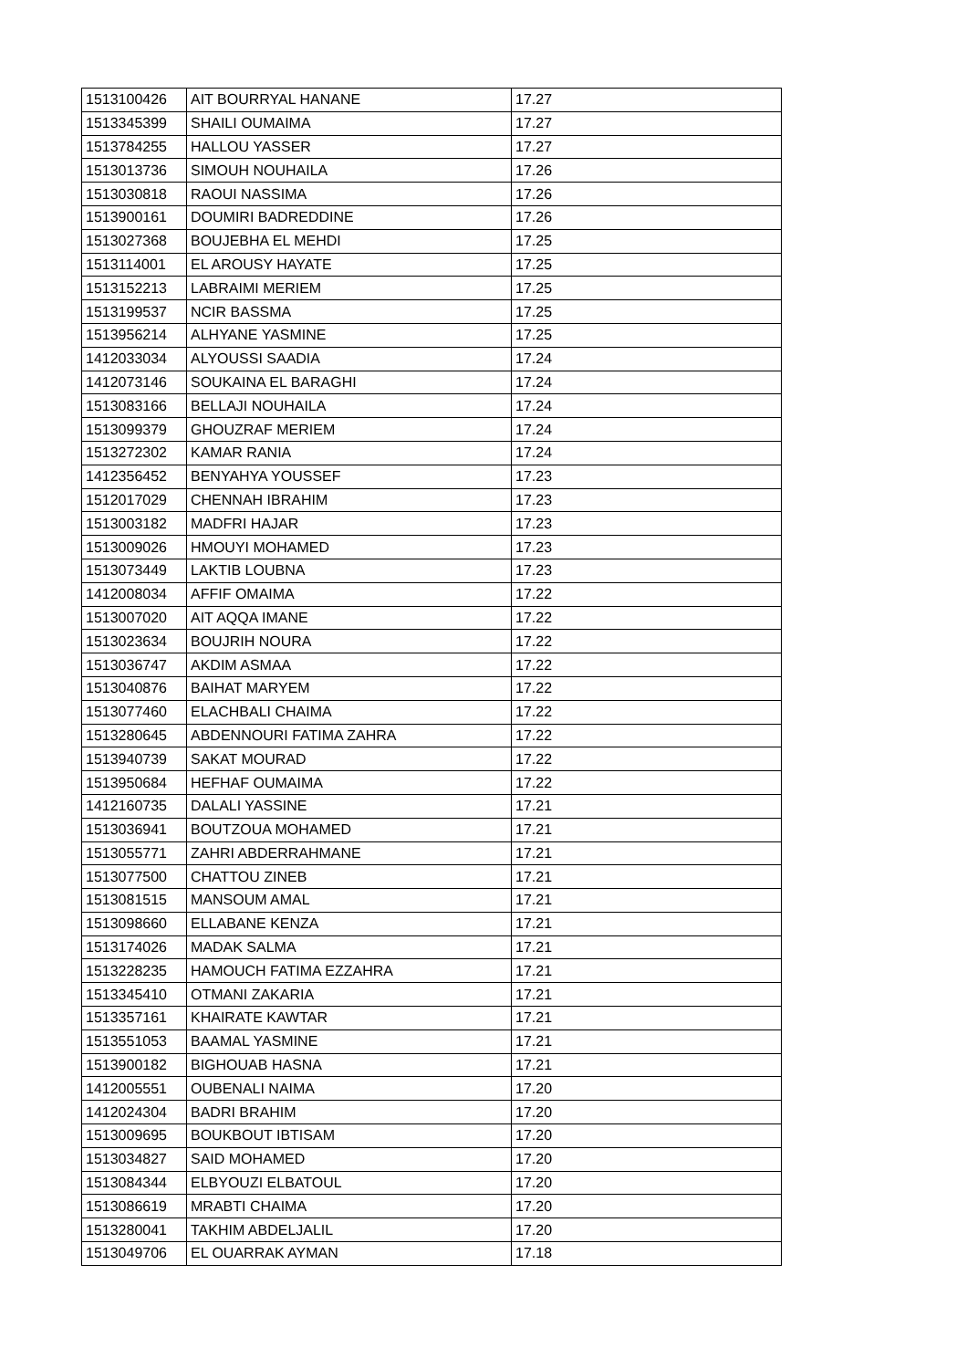| 1513100426 | AIT BOURRYAL HANANE | 17.27 |
| 1513345399 | SHAILI OUMAIMA | 17.27 |
| 1513784255 | HALLOU YASSER | 17.27 |
| 1513013736 | SIMOUH NOUHAILA | 17.26 |
| 1513030818 | RAOUI NASSIMA | 17.26 |
| 1513900161 | DOUMIRI BADREDDINE | 17.26 |
| 1513027368 | BOUJEBHA EL MEHDI | 17.25 |
| 1513114001 | EL AROUSY HAYATE | 17.25 |
| 1513152213 | LABRAIMI MERIEM | 17.25 |
| 1513199537 | NCIR BASSMA | 17.25 |
| 1513956214 | ALHYANE YASMINE | 17.25 |
| 1412033034 | ALYOUSSI SAADIA | 17.24 |
| 1412073146 | SOUKAINA EL BARAGHI | 17.24 |
| 1513083166 | BELLAJI NOUHAILA | 17.24 |
| 1513099379 | GHOUZRAF MERIEM | 17.24 |
| 1513272302 | KAMAR RANIA | 17.24 |
| 1412356452 | BENYAHYA YOUSSEF | 17.23 |
| 1512017029 | CHENNAH IBRAHIM | 17.23 |
| 1513003182 | MADFRI HAJAR | 17.23 |
| 1513009026 | HMOUYI MOHAMED | 17.23 |
| 1513073449 | LAKTIB LOUBNA | 17.23 |
| 1412008034 | AFFIF OMAIMA | 17.22 |
| 1513007020 | AIT AQQA IMANE | 17.22 |
| 1513023634 | BOUJRIH NOURA | 17.22 |
| 1513036747 | AKDIM ASMAA | 17.22 |
| 1513040876 | BAIHAT MARYEM | 17.22 |
| 1513077460 | ELACHBALI CHAIMA | 17.22 |
| 1513280645 | ABDENNOURI FATIMA ZAHRA | 17.22 |
| 1513940739 | SAKAT MOURAD | 17.22 |
| 1513950684 | HEFHAF OUMAIMA | 17.22 |
| 1412160735 | DALALI YASSINE | 17.21 |
| 1513036941 | BOUTZOUA MOHAMED | 17.21 |
| 1513055771 | ZAHRI ABDERRAHMANE | 17.21 |
| 1513077500 | CHATTOU ZINEB | 17.21 |
| 1513081515 | MANSOUM AMAL | 17.21 |
| 1513098660 | ELLABANE KENZA | 17.21 |
| 1513174026 | MADAK SALMA | 17.21 |
| 1513228235 | HAMOUCH FATIMA EZZAHRA | 17.21 |
| 1513345410 | OTMANI ZAKARIA | 17.21 |
| 1513357161 | KHAIRATE KAWTAR | 17.21 |
| 1513551053 | BAAMAL YASMINE | 17.21 |
| 1513900182 | BIGHOUAB HASNA | 17.21 |
| 1412005551 | OUBENALI NAIMA | 17.20 |
| 1412024304 | BADRI BRAHIM | 17.20 |
| 1513009695 | BOUKBOUT IBTISAM | 17.20 |
| 1513034827 | SAID MOHAMED | 17.20 |
| 1513084344 | ELBYOUZI ELBATOUL | 17.20 |
| 1513086619 | MRABTI CHAIMA | 17.20 |
| 1513280041 | TAKHIM ABDELJALIL | 17.20 |
| 1513049706 | EL OUARRAK AYMAN | 17.18 |